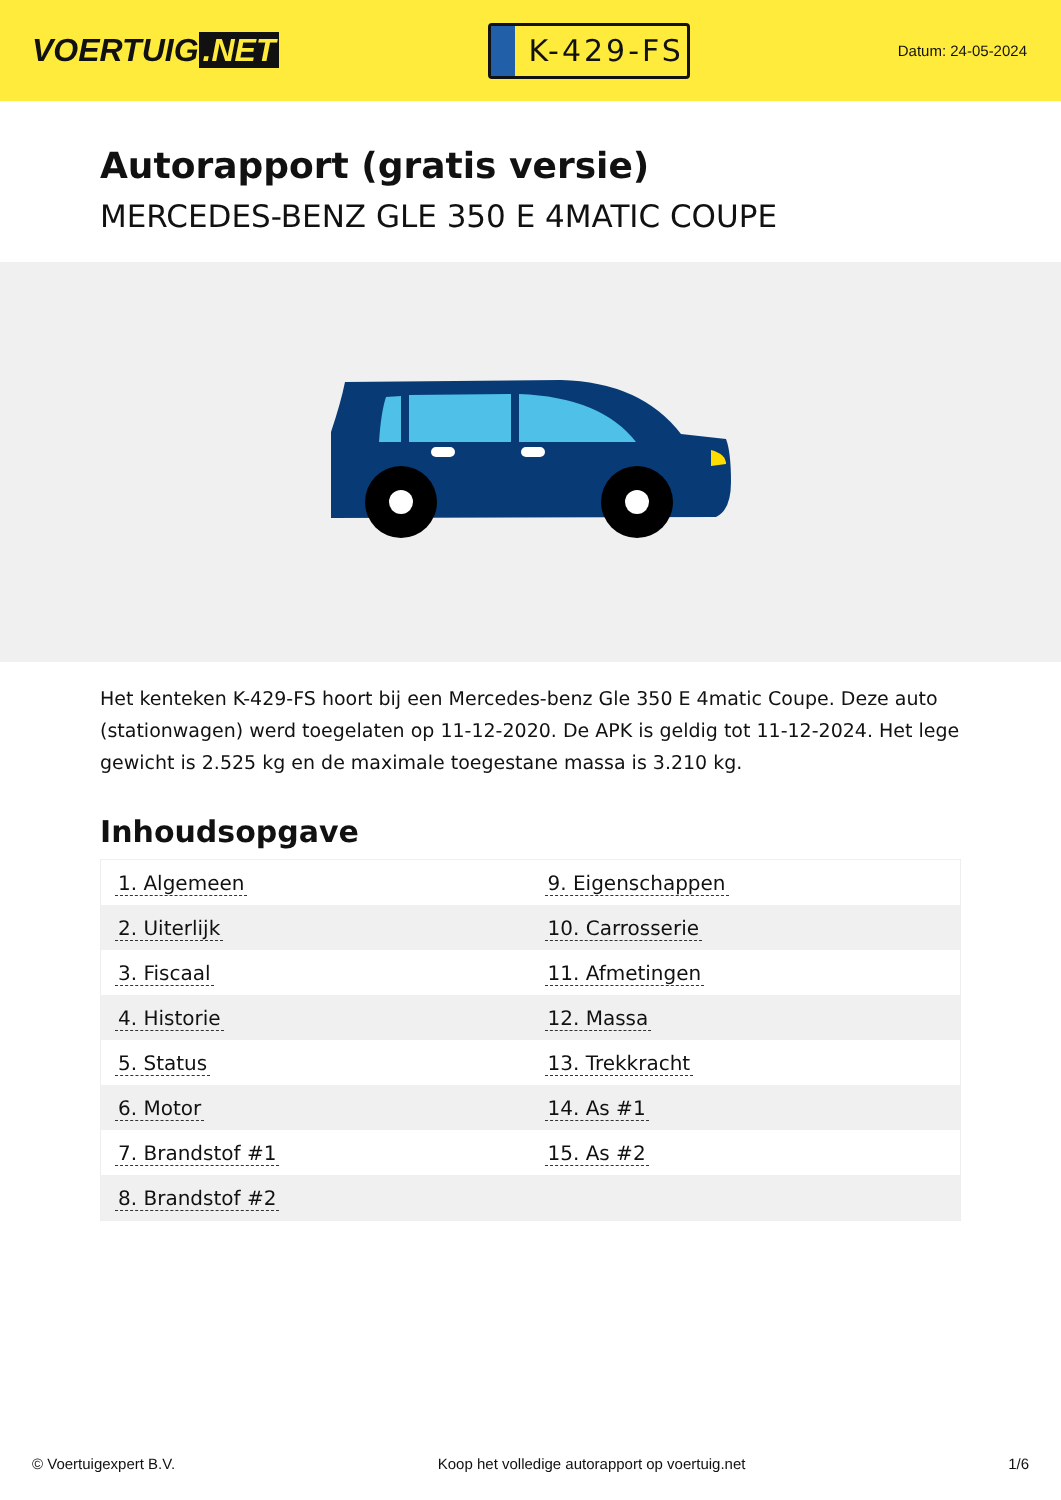VOERTUIG.NET
K-429-FS
Datum: 24-05-2024
Autorapport (gratis versie)
MERCEDES-BENZ GLE 350 E 4MATIC COUPE
Het kenteken K-429-FS hoort bij een Mercedes-benz Gle 350 E 4matic Coupe. Deze auto (stationwagen) werd toegelaten op 11-12-2020. De APK is geldig tot 11-12-2024. Het lege gewicht is 2.525 kg en de maximale toegestane massa is 3.210 kg.
Inhoudsopgave
| 1. Algemeen | 9. Eigenschappen |
| 2. Uiterlijk | 10. Carrosserie |
| 3. Fiscaal | 11. Afmetingen |
| 4. Historie | 12. Massa |
| 5. Status | 13. Trekkracht |
| 6. Motor | 14. As #1 |
| 7. Brandstof #1 | 15. As #2 |
| 8. Brandstof #2 | |
© Voertuigexpert B.V. Koop het volledige autorapport op voertuig.net 1/6